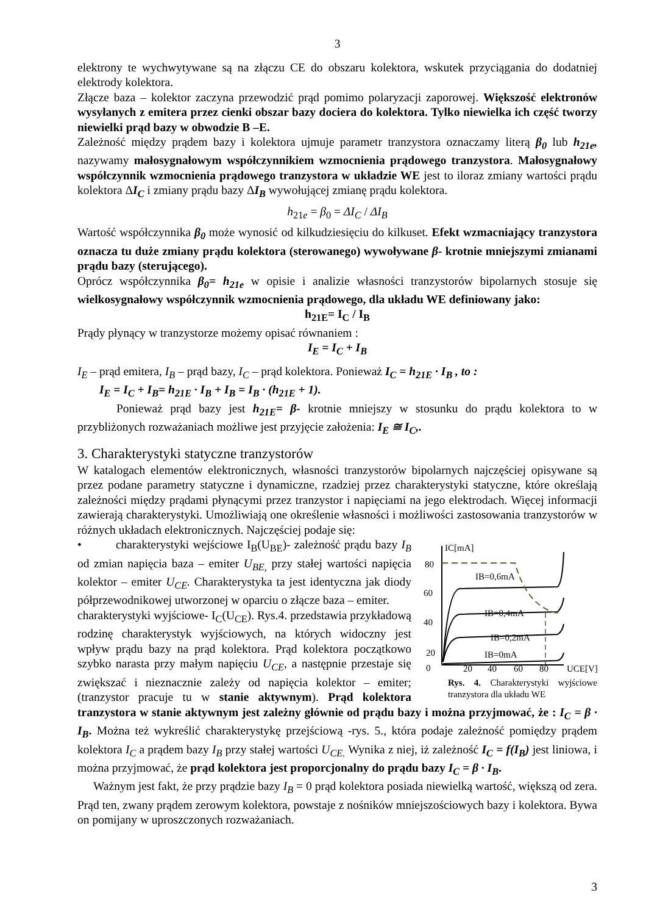3
elektrony te wychwytywane są na złączu CE do obszaru kolektora, wskutek przyciągania do dodatniej elektrody kolektora.
Złącze baza – kolektor zaczyna przewodzić prąd pomimo polaryzacji zaporowej. Większość elektronów wysyłanych z emitera przez cienki obszar bazy dociera do kolektora. Tylko niewielka ich część tworzy niewielki prąd bazy w obwodzie B –E.
Zależność między prądem bazy i kolektora ujmuje parametr tranzystora oznaczamy literą β<sub>0</sub> lub h<sub>21e</sub>, nazywamy małosygnałowym współczynnikiem wzmocnienia prądowego tranzystora. Małosygnałowy współczynnik wzmocnienia prądowego tranzystora w układzie WE jest to iloraz zmiany wartości prądu kolektora ΔI<sub>C</sub> i zmiany prądu bazy ΔI<sub>B</sub> wywołującej zmianę prądu kolektora.
h<sub>21e</sub> = β<sub>0</sub> = ΔI<sub>C</sub> / ΔI<sub>B</sub>
Wartość współczynnika β<sub>0</sub> może wynosić od kilkudziesięciu do kilkuset. Efekt wzmacniający tranzystora oznacza tu duże zmiany prądu kolektora (sterowanego) wywoływane β- krotnie mniejszymi zmianami prądu bazy (sterującego).
Oprócz współczynnika β<sub>0</sub>= h<sub>21e</sub> w opisie i analizie własności tranzystorów bipolarnych stosuje się wielkosygnałowy współczynnik wzmocnienia prądowego, dla układu WE definiowany jako:
h<sub>21E</sub>= I<sub>C</sub> / I<sub>B</sub>
Prądy płynący w tranzystorze możemy opisać równaniem :
I<sub>E</sub> = I<sub>C</sub> + I<sub>B</sub>
I<sub>E</sub> – prąd emitera, I<sub>B</sub> – prąd bazy, I<sub>C</sub> – prąd kolektora. Ponieważ I<sub>C</sub> = h<sub>21E</sub> · I<sub>B</sub> , to :
I<sub>E</sub> = I<sub>C</sub> + I<sub>B</sub>= h<sub>21E</sub> · I<sub>B</sub> + I<sub>B</sub> = I<sub>B</sub> · (h<sub>21E</sub> + 1).
Ponieważ prąd bazy jest h<sub>21E</sub>= β- krotnie mniejszy w stosunku do prądu kolektora to w przybliżonych rozważaniach możliwe jest przyjęcie założenia: I<sub>E</sub> ≅ I<sub>C</sub>,.
3. Charakterystyki statyczne tranzystorów
W katalogach elementów elektronicznych, własności tranzystorów bipolarnych najczęściej opisywane są przez podane parametry statyczne i dynamiczne, rzadziej przez charakterystyki statyczne, które określają zależności między prądami płynącymi przez tranzystor i napięciami na jego elektrodach. Więcej informacji zawierają charakterystyki. Umożliwiają one określenie własności i możliwości zastosowania tranzystorów w różnych układach elektronicznych. Najczęściej podaje się:
IC[mA]
80
60
40
20
0
20
40
60
80
UCE[V]
IB=0,6mA
IB=0,4mA
IB=0,2mA
IB=0mA
Rys. 4. Charakterystyki wyjściowe tranzystora dla układu WE
• charakterystyki wejściowe I<sub>B</sub>(U<sub>BE</sub>)- zależność prądu bazy I<sub>B</sub> od zmian napięcia baza – emiter U<sub>BE,</sub> przy stałej wartości napięcia kolektor – emiter U<sub>CE</sub>. Charakterystyka ta jest identyczna jak diody półprzewodnikowej utworzonej w oparciu o złącze baza – emiter.
charakterystyki wyjściowe- I<sub>C</sub>(U<sub>CE</sub>). Rys.4. przedstawia przykładową rodzinę charakterystyk wyjściowych, na których widoczny jest wpływ prądu bazy na prąd kolektora. Prąd kolektora początkowo szybko narasta przy małym napięciu U<sub>CE</sub>, a następnie przestaje się zwiększać i nieznacznie zależy od napięcia kolektor – emiter; (tranzystor pracuje tu w stanie aktywnym). Prąd kolektora tranzystora w stanie aktywnym jest zależny głównie od prądu bazy i można przyjmować, że : I<sub>C</sub> = β · I<sub>B</sub>. Można też wykreślić charakterystykę przejściową -rys. 5., która podaje zależność pomiędzy prądem kolektora I<sub>C</sub> a prądem bazy I<sub>B</sub> przy stałej wartości U<sub>CE.</sub> Wynika z niej, iż zależność I<sub>C</sub> = f(I<sub>B</sub>) jest liniowa, i można przyjmować, że prąd kolektora jest proporcjonalny do prądu bazy I<sub>C</sub> = β · I<sub>B</sub>.
Ważnym jest fakt, że przy prądzie bazy I<sub>B</sub> = 0 prąd kolektora posiada niewielką wartość, większą od zera. Prąd ten, zwany prądem zerowym kolektora, powstaje z nośników mniejszościowych bazy i kolektora. Bywa on pomijany w uproszczonych rozważaniach.
3